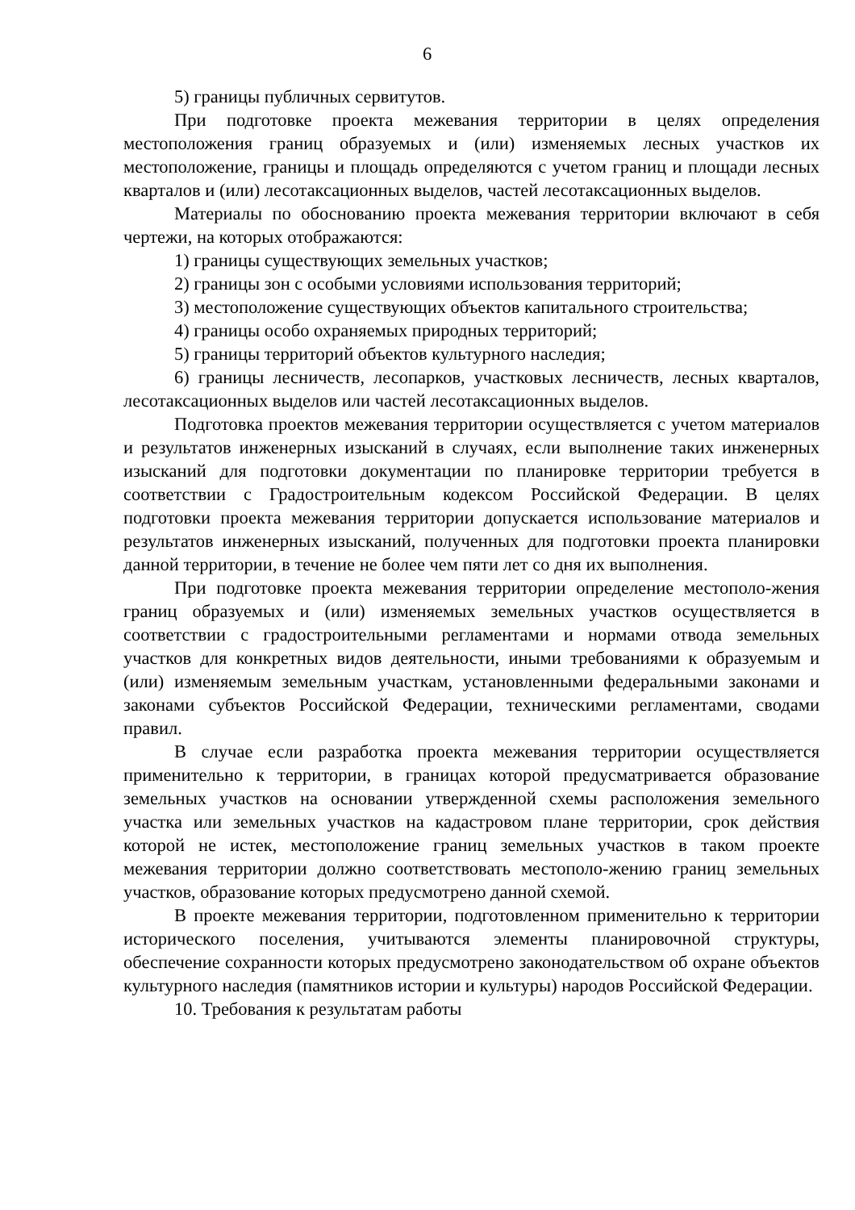6
5) границы публичных сервитутов.
При подготовке проекта межевания территории в целях определения местоположения границ образуемых и (или) изменяемых лесных участков их местоположение, границы и площадь определяются с учетом границ и площади лесных кварталов и (или) лесотаксационных выделов, частей лесотаксационных выделов.
Материалы по обоснованию проекта межевания территории включают в себя чертежи, на которых отображаются:
1) границы существующих земельных участков;
2) границы зон с особыми условиями использования территорий;
3) местоположение существующих объектов капитального строительства;
4) границы особо охраняемых природных территорий;
5) границы территорий объектов культурного наследия;
6) границы лесничеств, лесопарков, участковых лесничеств, лесных кварталов, лесотаксационных выделов или частей лесотаксационных выделов.
Подготовка проектов межевания территории осуществляется с учетом материалов и результатов инженерных изысканий в случаях, если выполнение таких инженерных изысканий для подготовки документации по планировке территории требуется в соответствии с Градостроительным кодексом Российской Федерации. В целях подготовки проекта межевания территории допускается использование материалов и результатов инженерных изысканий, полученных для подготовки проекта планировки данной территории, в течение не более чем пяти лет со дня их выполнения.
При подготовке проекта межевания территории определение местополо-жения границ образуемых и (или) изменяемых земельных участков осуществляется в соответствии с градостроительными регламентами и нормами отвода земельных участков для конкретных видов деятельности, иными требованиями к образуемым и (или) изменяемым земельным участкам, установленными федеральными законами и законами субъектов Российской Федерации, техническими регламентами, сводами правил.
В случае если разработка проекта межевания территории осуществляется применительно к территории, в границах которой предусматривается образование земельных участков на основании утвержденной схемы расположения земельного участка или земельных участков на кадастровом плане территории, срок действия которой не истек, местоположение границ земельных участков в таком проекте межевания территории должно соответствовать местополо-жению границ земельных участков, образование которых предусмотрено данной схемой.
В проекте межевания территории, подготовленном применительно к территории исторического поселения, учитываются элементы планировочной структуры, обеспечение сохранности которых предусмотрено законодательством об охране объектов культурного наследия (памятников истории и культуры) народов Российской Федерации.
10. Требования к результатам работы